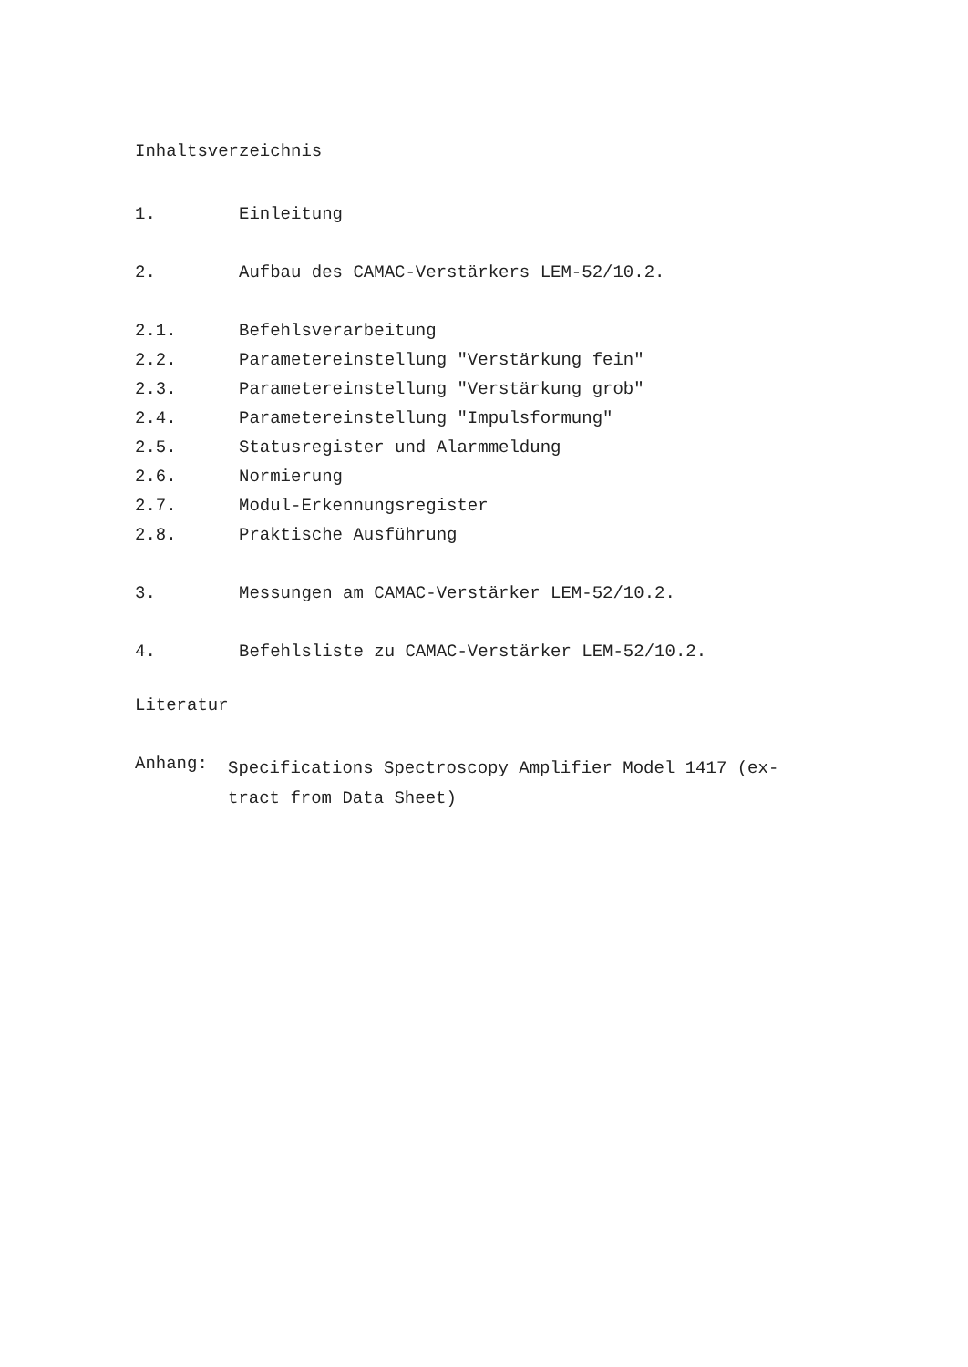Inhaltsverzeichnis
1. Einleitung
2. Aufbau des CAMAC-Verstärkers LEM-52/10.2.
2.1. Befehlsverarbeitung
2.2. Parametereinstellung "Verstärkung fein"
2.3. Parametereinstellung "Verstärkung grob"
2.4. Parametereinstellung "Impulsformung"
2.5. Statusregister und Alarmmeldung
2.6. Normierung
2.7. Modul-Erkennungsregister
2.8. Praktische Ausführung
3. Messungen am CAMAC-Verstärker LEM-52/10.2.
4. Befehlsliste zu CAMAC-Verstärker LEM-52/10.2.
Literatur
Anhang: Specifications Spectroscopy Amplifier Model 1417 (ex-
tract from Data Sheet)